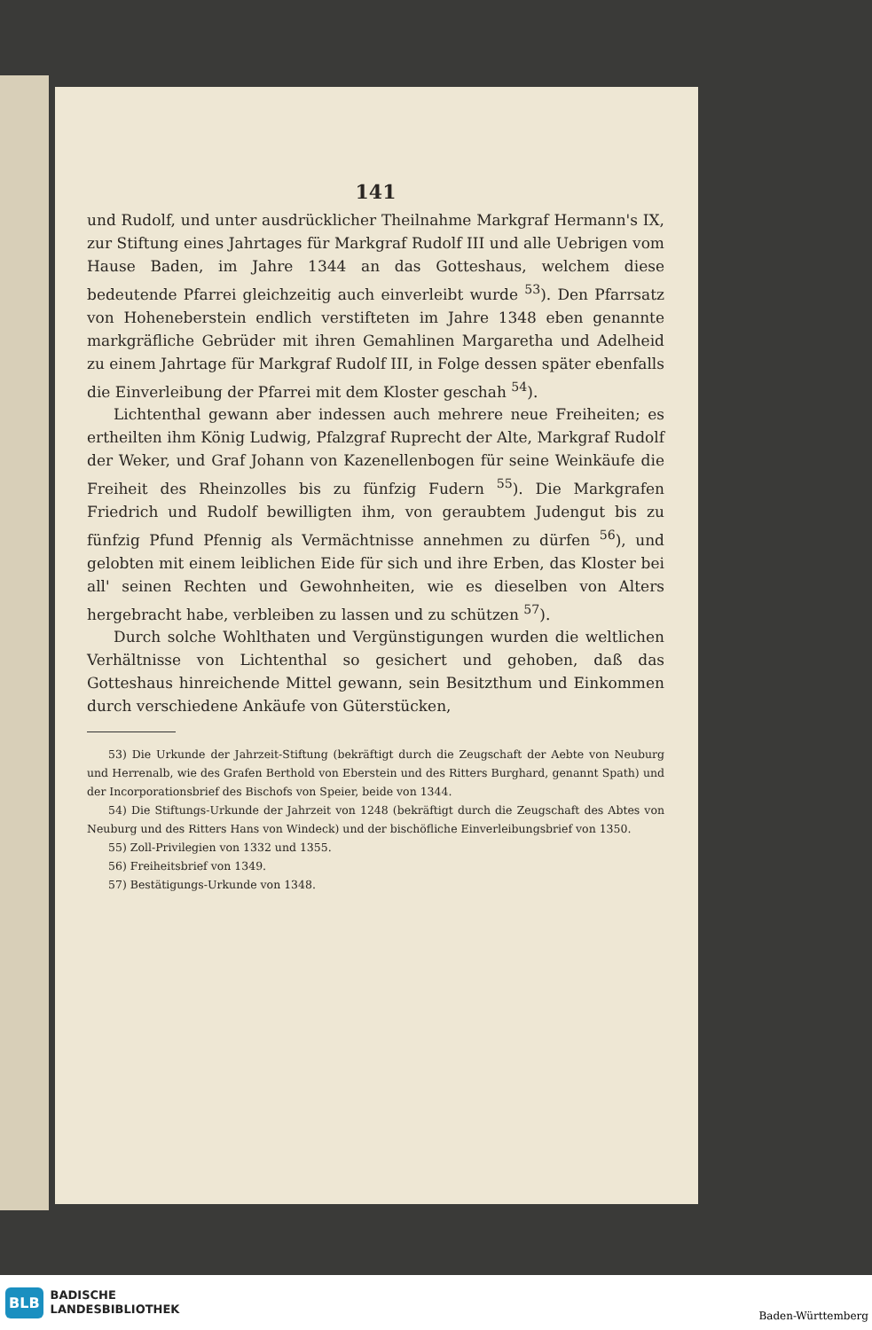141
und Rudolf, und unter ausdrücklicher Theilnahme Markgraf Hermann's IX, zur Stiftung eines Jahrtages für Markgraf Rudolf III und alle Uebrigen vom Hause Baden, im Jahre 1344 an das Gotteshaus, welchem diese bedeutende Pfarrei gleichzeitig auch einverleibt wurde <sup>53</sup>). Den Pfarrsatz von Hoheneberstein endlich verstifteten im Jahre 1348 eben genannte markgräfliche Gebrüder mit ihren Gemahlinen Margaretha und Adelheid zu einem Jahrtage für Markgraf Rudolf III, in Folge dessen später ebenfalls die Einverleibung der Pfarrei mit dem Kloster geschah <sup>54</sup>).
Lichtenthal gewann aber indessen auch mehrere neue Freiheiten; es ertheilten ihm König Ludwig, Pfalzgraf Ruprecht der Alte, Markgraf Rudolf der Weker, und Graf Johann von Kazenellenbogen für seine Weinkäufe die Freiheit des Rheinzolles bis zu fünfzig Fudern <sup>55</sup>). Die Markgrafen Friedrich und Rudolf bewilligten ihm, von geraubtem Judengut bis zu fünfzig Pfund Pfennig als Vermächtnisse annehmen zu dürfen <sup>56</sup>), und gelobten mit einem leiblichen Eide für sich und ihre Erben, das Kloster bei all' seinen Rechten und Gewohnheiten, wie es dieselben von Alters hergebracht habe, verbleiben zu lassen und zu schützen <sup>57</sup>).
Durch solche Wohlthaten und Vergünstigungen wurden die weltlichen Verhältnisse von Lichtenthal so gesichert und gehoben, daß das Gotteshaus hinreichende Mittel gewann, sein Besitzthum und Einkommen durch verschiedene Ankäufe von Güterstücken,
53) Die Urkunde der Jahrzeit-Stiftung (bekräftigt durch die Zeugschaft der Aebte von Neuburg und Herrenalb, wie des Grafen Berthold von Eberstein und des Ritters Burghard, genannt Spath) und der Incorporationsbrief des Bischofs von Speier, beide von 1344.
54) Die Stiftungs-Urkunde der Jahrzeit von 1248 (bekräftigt durch die Zeugschaft des Abtes von Neuburg und des Ritters Hans von Windeck) und der bischöfliche Einverleibungsbrief von 1350.
55) Zoll-Privilegien von 1332 und 1355.
56) Freiheitsbrief von 1349.
57) Bestätigungs-Urkunde von 1348.
BLB BADISCHE
LANDESBIBLIOTHEK
Baden-Württemberg